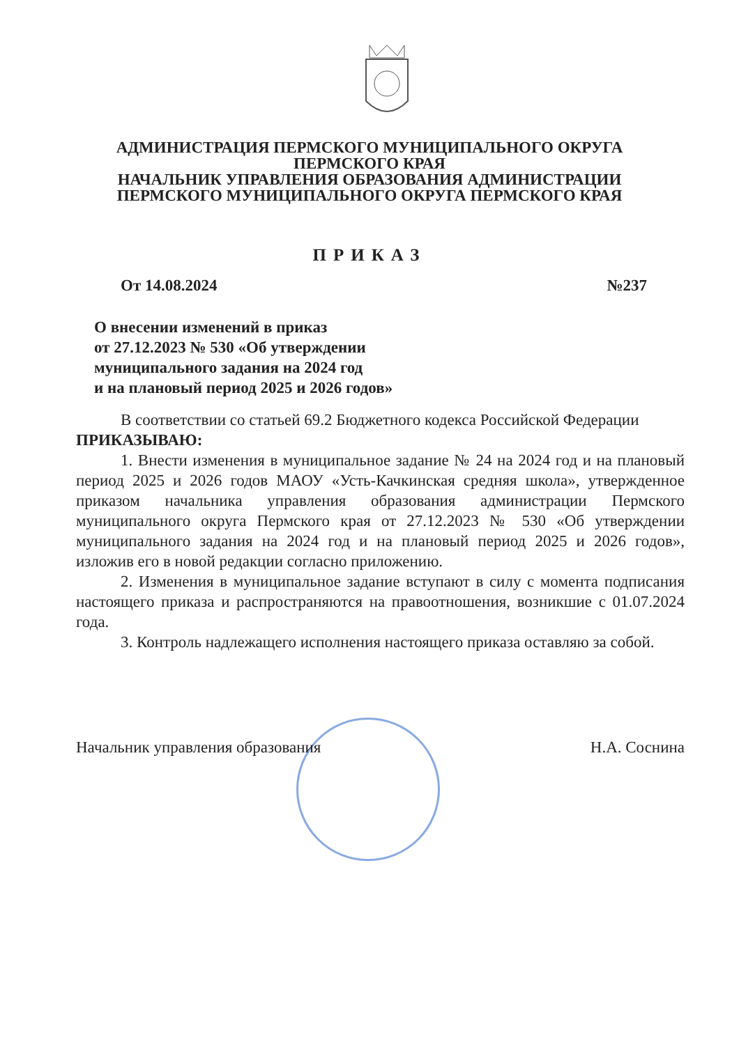АДМИНИСТРАЦИЯ ПЕРМСКОГО МУНИЦИПАЛЬНОГО ОКРУГА
ПЕРМСКОГО КРАЯ
НАЧАЛЬНИК УПРАВЛЕНИЯ ОБРАЗОВАНИЯ АДМИНИСТРАЦИИ
ПЕРМСКОГО МУНИЦИПАЛЬНОГО ОКРУГА ПЕРМСКОГО КРАЯ
ПРИКАЗ
От 14.08.2024 №237
О внесении изменений в приказ
от 27.12.2023 № 530 «Об утверждении
муниципального задания на 2024 год
и на плановый период 2025 и 2026 годов»
В соответствии со статьей 69.2 Бюджетного кодекса Российской Федерации
ПРИКАЗЫВАЮ:
1. Внести изменения в муниципальное задание № 24 на 2024 год и на плановый период 2025 и 2026 годов МАОУ «Усть-Качкинская средняя школа», утвержденное приказом начальника управления образования администрации Пермского муниципального округа Пермского края от 27.12.2023 № 530 «Об утверждении муниципального задания на 2024 год и на плановый период 2025 и 2026 годов», изложив его в новой редакции согласно приложению.
2. Изменения в муниципальное задание вступают в силу с момента подписания настоящего приказа и распространяются на правоотношения, возникшие с 01.07.2024 года.
3. Контроль надлежащего исполнения настоящего приказа оставляю за собой.
Начальник управления образования Н.А. Соснина